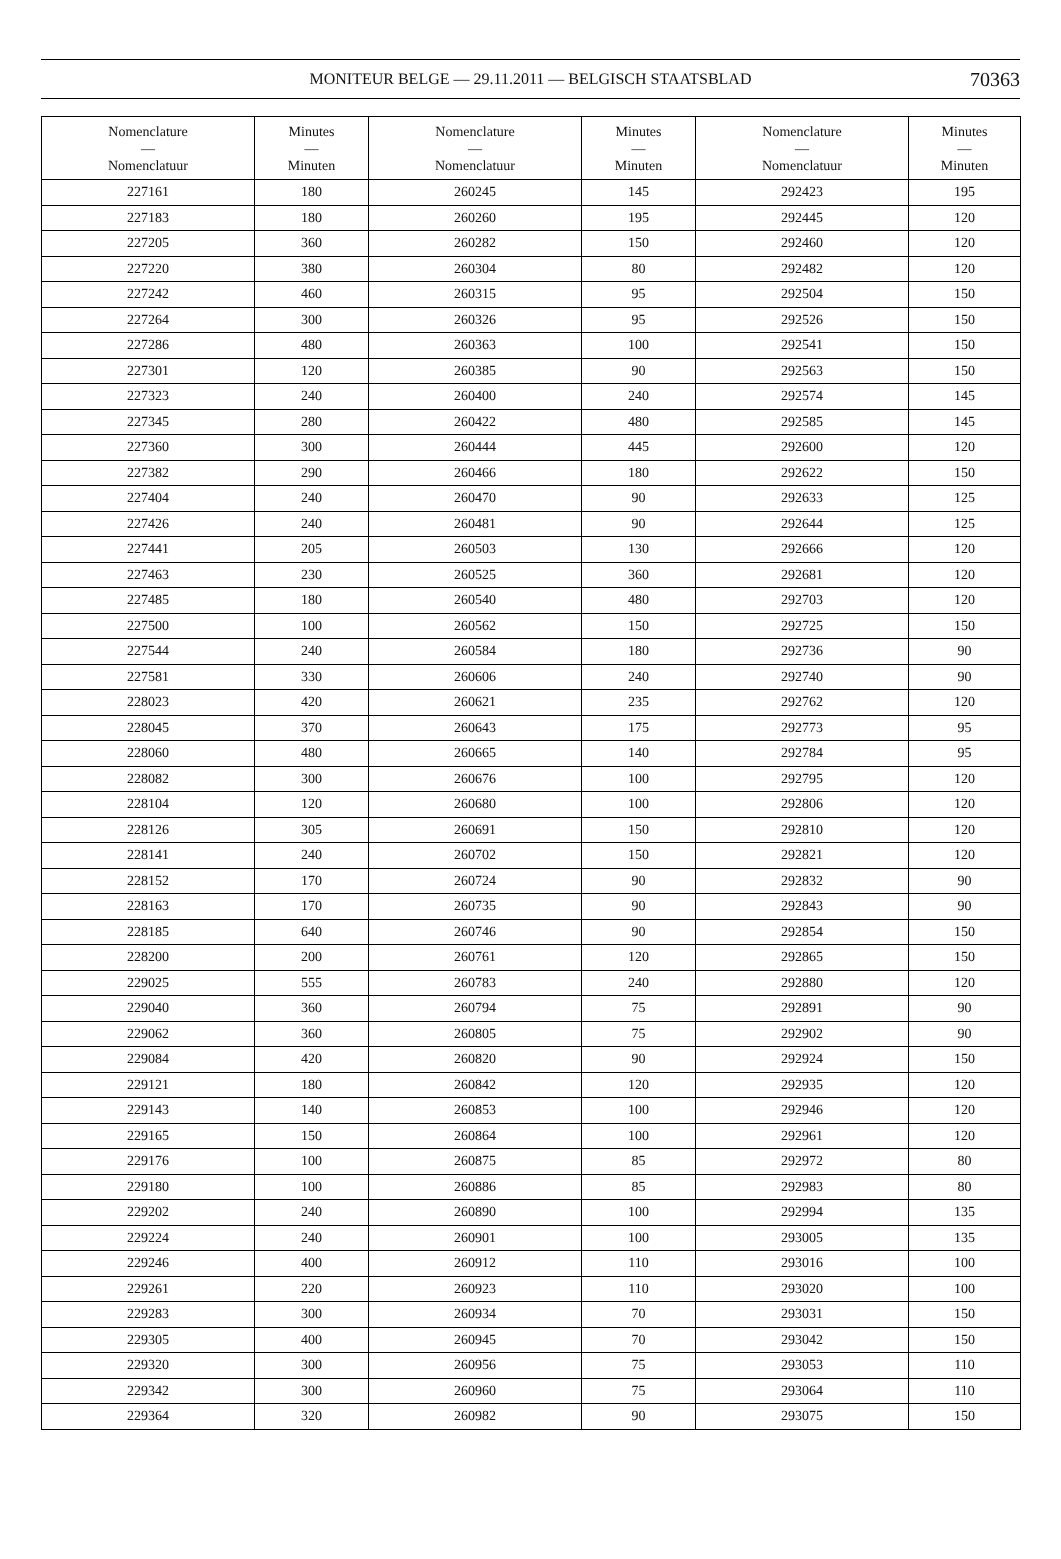MONITEUR BELGE — 29.11.2011 — BELGISCH STAATSBLAD
70363
| Nomenclature — Nomenclatuur | Minutes — Minuten | Nomenclature — Nomenclatuur | Minutes — Minuten | Nomenclature — Nomenclatuur | Minutes — Minuten |
| --- | --- | --- | --- | --- | --- |
| 227161 | 180 | 260245 | 145 | 292423 | 195 |
| 227183 | 180 | 260260 | 195 | 292445 | 120 |
| 227205 | 360 | 260282 | 150 | 292460 | 120 |
| 227220 | 380 | 260304 | 80 | 292482 | 120 |
| 227242 | 460 | 260315 | 95 | 292504 | 150 |
| 227264 | 300 | 260326 | 95 | 292526 | 150 |
| 227286 | 480 | 260363 | 100 | 292541 | 150 |
| 227301 | 120 | 260385 | 90 | 292563 | 150 |
| 227323 | 240 | 260400 | 240 | 292574 | 145 |
| 227345 | 280 | 260422 | 480 | 292585 | 145 |
| 227360 | 300 | 260444 | 445 | 292600 | 120 |
| 227382 | 290 | 260466 | 180 | 292622 | 150 |
| 227404 | 240 | 260470 | 90 | 292633 | 125 |
| 227426 | 240 | 260481 | 90 | 292644 | 125 |
| 227441 | 205 | 260503 | 130 | 292666 | 120 |
| 227463 | 230 | 260525 | 360 | 292681 | 120 |
| 227485 | 180 | 260540 | 480 | 292703 | 120 |
| 227500 | 100 | 260562 | 150 | 292725 | 150 |
| 227544 | 240 | 260584 | 180 | 292736 | 90 |
| 227581 | 330 | 260606 | 240 | 292740 | 90 |
| 228023 | 420 | 260621 | 235 | 292762 | 120 |
| 228045 | 370 | 260643 | 175 | 292773 | 95 |
| 228060 | 480 | 260665 | 140 | 292784 | 95 |
| 228082 | 300 | 260676 | 100 | 292795 | 120 |
| 228104 | 120 | 260680 | 100 | 292806 | 120 |
| 228126 | 305 | 260691 | 150 | 292810 | 120 |
| 228141 | 240 | 260702 | 150 | 292821 | 120 |
| 228152 | 170 | 260724 | 90 | 292832 | 90 |
| 228163 | 170 | 260735 | 90 | 292843 | 90 |
| 228185 | 640 | 260746 | 90 | 292854 | 150 |
| 228200 | 200 | 260761 | 120 | 292865 | 150 |
| 229025 | 555 | 260783 | 240 | 292880 | 120 |
| 229040 | 360 | 260794 | 75 | 292891 | 90 |
| 229062 | 360 | 260805 | 75 | 292902 | 90 |
| 229084 | 420 | 260820 | 90 | 292924 | 150 |
| 229121 | 180 | 260842 | 120 | 292935 | 120 |
| 229143 | 140 | 260853 | 100 | 292946 | 120 |
| 229165 | 150 | 260864 | 100 | 292961 | 120 |
| 229176 | 100 | 260875 | 85 | 292972 | 80 |
| 229180 | 100 | 260886 | 85 | 292983 | 80 |
| 229202 | 240 | 260890 | 100 | 292994 | 135 |
| 229224 | 240 | 260901 | 100 | 293005 | 135 |
| 229246 | 400 | 260912 | 110 | 293016 | 100 |
| 229261 | 220 | 260923 | 110 | 293020 | 100 |
| 229283 | 300 | 260934 | 70 | 293031 | 150 |
| 229305 | 400 | 260945 | 70 | 293042 | 150 |
| 229320 | 300 | 260956 | 75 | 293053 | 110 |
| 229342 | 300 | 260960 | 75 | 293064 | 110 |
| 229364 | 320 | 260982 | 90 | 293075 | 150 |